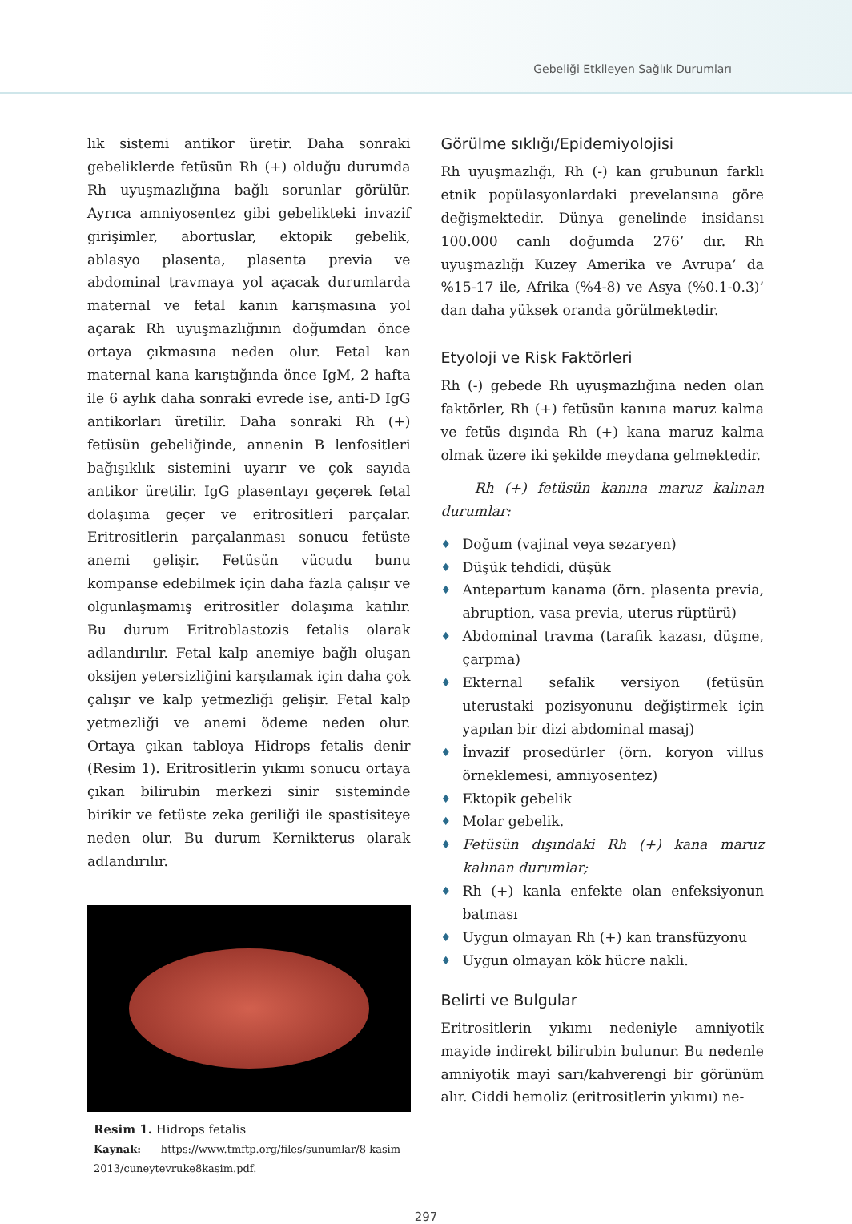Gebeliği Etkileyen Sağlık Durumları
lık sistemi antikor üretir. Daha sonraki gebeliklerde fetüsün Rh (+) olduğu durumda Rh uyuşmazlığına bağlı sorunlar görülür. Ayrıca amniyosentez gibi gebelikteki invazif girişimler, abortuslar, ektopik gebelik, ablasyo plasenta, plasenta previa ve abdominal travmaya yol açacak durumlarda maternal ve fetal kanın karışmasına yol açarak Rh uyuşmazlığının doğumdan önce ortaya çıkmasına neden olur. Fetal kan maternal kana karıştığında önce IgM, 2 hafta ile 6 aylık daha sonraki evrede ise, anti-D IgG antikorları üretilir. Daha sonraki Rh (+) fetüsün gebeliğinde, annenin B lenfositleri bağışıklık sistemini uyarır ve çok sayıda antikor üretilir. IgG plasentayı geçerek fetal dolaşıma geçer ve eritrositleri parçalar. Eritrositlerin parçalanması sonucu fetüste anemi gelişir. Fetüsün vücudu bunu kompanse edebilmek için daha fazla çalışır ve olgunlaşmamış eritrositler dolaşıma katılır. Bu durum Eritroblastozis fetalis olarak adlandırılır. Fetal kalp anemiye bağlı oluşan oksijen yetersizliğini karşılamak için daha çok çalışır ve kalp yetmezliği gelişir. Fetal kalp yetmezliği ve anemi ödeme neden olur. Ortaya çıkan tabloya Hidrops fetalis denir (Resim 1). Eritrositlerin yıkımı sonucu ortaya çıkan bilirubin merkezi sinir sisteminde birikir ve fetüste zeka geriliği ile spastisiteye neden olur. Bu durum Kernikterus olarak adlandırılır.
Resim 1. Hidrops fetalis
Kaynak: https://www.tmftp.org/files/sunumlar/8-kasim-2013/cuneytevruke8kasim.pdf.
Görülme sıklığı/Epidemiyolojisi
Rh uyuşmazlığı, Rh (-) kan grubunun farklı etnik popülasyonlardaki prevelansına göre değişmektedir. Dünya genelinde insidansı 100.000 canlı doğumda 276’ dır. Rh uyuşmazlığı Kuzey Amerika ve Avrupa’ da %15-17 ile, Afrika (%4-8) ve Asya (%0.1-0.3)’ dan daha yüksek oranda görülmektedir.
Etyoloji ve Risk Faktörleri
Rh (-) gebede Rh uyuşmazlığına neden olan faktörler, Rh (+) fetüsün kanına maruz kalma ve fetüs dışında Rh (+) kana maruz kalma olmak üzere iki şekilde meydana gelmektedir.
Rh (+) fetüsün kanına maruz kalınan durumlar:
♦ Doğum (vajinal veya sezaryen)
♦ Düşük tehdidi, düşük
♦ Antepartum kanama (örn. plasenta previa, abruption, vasa previa, uterus rüptürü)
♦ Abdominal travma (tarafik kazası, düşme, çarpma)
♦ Ekternal sefalik versiyon (fetüsün uterustaki pozisyonunu değiştirmek için yapılan bir dizi abdominal masaj)
♦ İnvazif prosedürler (örn. koryon villus örneklemesi, amniyosentez)
♦ Ektopik gebelik
♦ Molar gebelik.
♦ Fetüsün dışındaki Rh (+) kana maruz kalınan durumlar;
♦ Rh (+) kanla enfekte olan enfeksiyonun batması
♦ Uygun olmayan Rh (+) kan transfüzyonu
♦ Uygun olmayan kök hücre nakli.
Belirti ve Bulgular
Eritrositlerin yıkımı nedeniyle amniyotik mayide indirekt bilirubin bulunur. Bu nedenle amniyotik mayi sarı/kahverengi bir görünüm alır. Ciddi hemoliz (eritrositlerin yıkımı) ne-
297